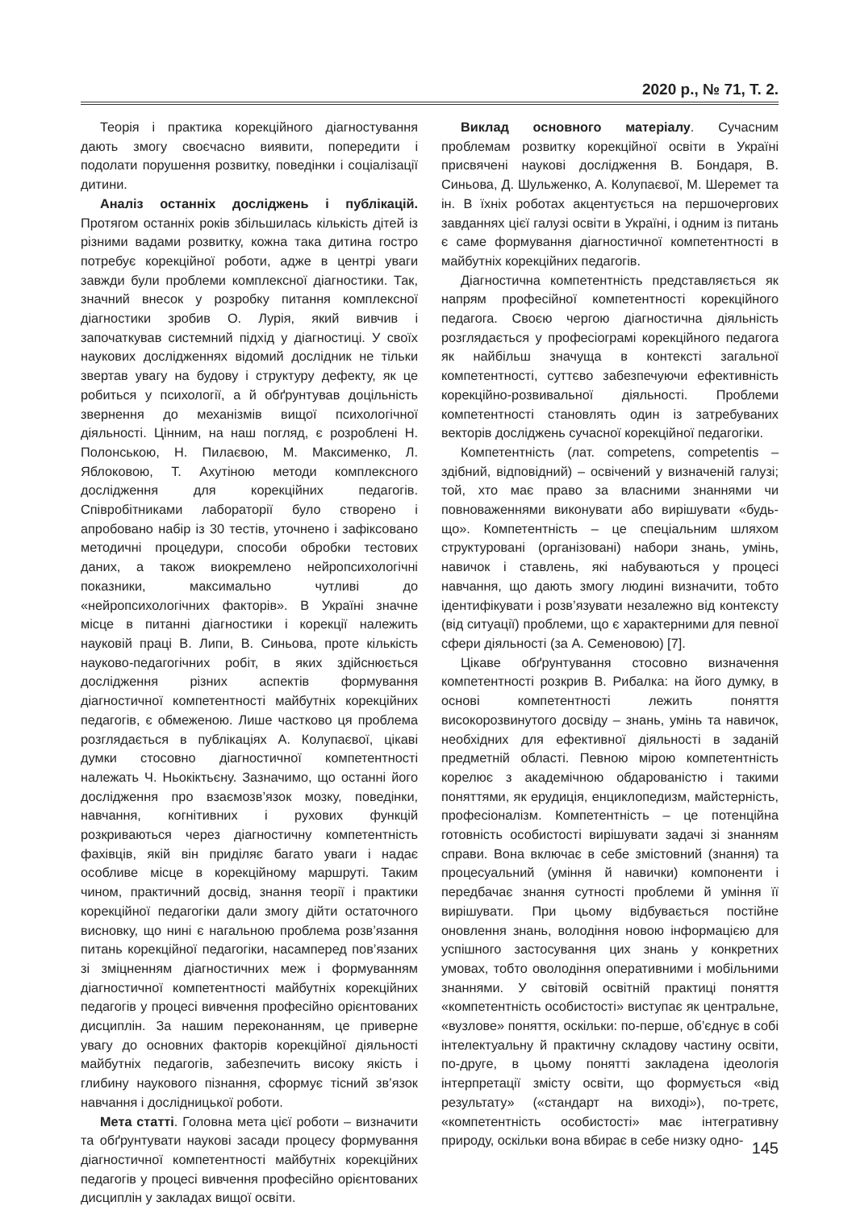2020 р., № 71, Т. 2.
Теорія і практика корекційного діагностування дають змогу своєчасно виявити, попередити і подолати порушення розвитку, поведінки і соціалізації дитини.
Аналіз останніх досліджень і публікацій. Протягом останніх років збільшилась кількість дітей із різними вадами розвитку, кожна така дитина гостро потребує корекційної роботи, адже в центрі уваги завжди були проблеми комплексної діагностики. Так, значний внесок у розробку питання комплексної діагностики зробив О. Лурія, який вивчив і започаткував системний підхід у діагностиці. У своїх наукових дослідженнях відомий дослідник не тільки звертав увагу на будову і структуру дефекту, як це робиться у психології, а й обґрунтував доцільність звернення до механізмів вищої психологічної діяльності. Цінним, на наш погляд, є розроблені Н. Полонською, Н. Пилаєвою, М. Максименко, Л. Яблоковою, Т. Ахутіною методи комплексного дослідження для корекційних педагогів. Співробітниками лабораторії було створено і апробовано набір із 30 тестів, уточнено і зафіксовано методичні процедури, способи обробки тестових даних, а також виокремлено нейропсихологічні показники, максимально чутливі до «нейропсихологічних факторів». В Україні значне місце в питанні діагностики і корекції належить науковій праці В. Липи, В. Синьова, проте кількість науково-педагогічних робіт, в яких здійснюється дослідження різних аспектів формування діагностичної компетентності майбутніх корекційних педагогів, є обмеженою. Лише частково ця проблема розглядається в публікаціях А. Колупаєвої, цікаві думки стосовно діагностичної компетентності належать Ч. Ньокіктьєну. Зазначимо, що останні його дослідження про взаємозв’язок мозку, поведінки, навчання, когнітивних і рухових функцій розкриваються через діагностичну компетентність фахівців, якій він приділяє багато уваги і надає особливе місце в корекційному маршруті. Таким чином, практичний досвід, знання теорії і практики корекційної педагогіки дали змогу дійти остаточного висновку, що нині є нагальною проблема розв’язання питань корекційної педагогіки, насамперед пов’язаних зі зміцненням діагностичних меж і формуванням діагностичної компетентності майбутніх корекційних педагогів у процесі вивчення професійно орієнтованих дисциплін. За нашим переконанням, це приверне увагу до основних факторів корекційної діяльності майбутніх педагогів, забезпечить високу якість і глибину наукового пізнання, сформує тісний зв’язок навчання і дослідницької роботи.
Мета статті. Головна мета цієї роботи – визначити та обґрунтувати наукові засади процесу формування діагностичної компетентності майбутніх корекційних педагогів у процесі вивчення професійно орієнтованих дисциплін у закладах вищої освіти.
Виклад основного матеріалу. Сучасним проблемам розвитку корекційної освіти в Україні присвячені наукові дослідження В. Бондаря, В. Синьова, Д. Шульженко, А. Колупаєвої, М. Шеремет та ін. В їхніх роботах акцентується на першочергових завданнях цієї галузі освіти в Україні, і одним із питань є саме формування діагностичної компетентності в майбутніх корекційних педагогів.
Діагностична компетентність представляється як напрям професійної компетентності корекційного педагога. Своєю чергою діагностична діяльність розглядається у професіограмі корекційного педагога як найбільш значуща в контексті загальної компетентності, суттєво забезпечуючи ефективність корекційно-розвивальної діяльності. Проблеми компетентності становлять один із затребуваних векторів досліджень сучасної корекційної педагогіки.
Компетентність (лат. competens, competentis – здібний, відповідний) – освічений у визначеній галузі; той, хто має право за власними знаннями чи повноваженнями виконувати або вирішувати «будь-що». Компетентність – це спеціальним шляхом структуровані (організовані) набори знань, умінь, навичок і ставлень, які набуваються у процесі навчання, що дають змогу людині визначити, тобто ідентифікувати і розв’язувати незалежно від контексту (від ситуації) проблеми, що є характерними для певної сфери діяльності (за А. Семеновою) [7].
Цікаве обґрунтування стосовно визначення компетентності розкрив В. Рибалка: на його думку, в основі компетентності лежить поняття високорозвинутого досвіду – знань, умінь та навичок, необхідних для ефективної діяльності в заданій предметній області. Певною мірою компетентність корелює з академічною обдарованістю і такими поняттями, як ерудиція, енциклопедизм, майстерність, професіоналізм. Компетентність – це потенційна готовність особистості вирішувати задачі зі знанням справи. Вона включає в себе змістовний (знання) та процесуальний (уміння й навички) компоненти і передбачає знання сутності проблеми й уміння її вирішувати. При цьому відбувається постійне оновлення знань, володіння новою інформацією для успішного застосування цих знань у конкретних умовах, тобто оволодіння оперативними і мобільними знаннями. У світовій освітній практиці поняття «компетентність особистості» виступає як центральне, «вузлове» поняття, оскільки: по-перше, об’єднує в собі інтелектуальну й практичну складову частину освіти, по-друге, в цьому понятті закладена ідеологія інтерпретації змісту освіти, що формується «від результату» («стандарт на виході»), по-третє, «компетентність особистості» має інтегративну природу, оскільки вона вбирає в себе низку одно-
145